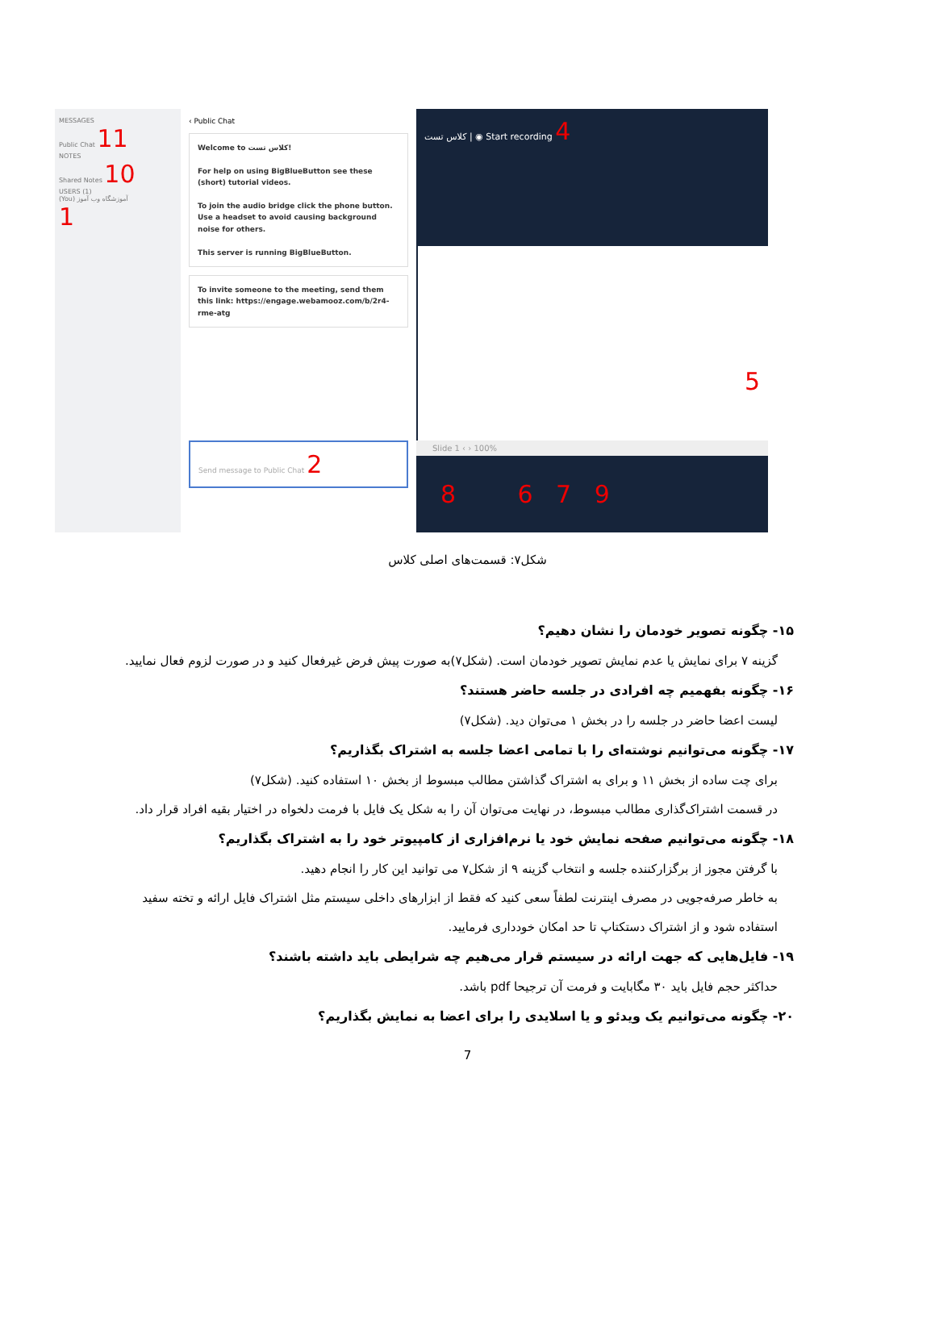MESSAGES
Public Chat 11
NOTES
Shared Notes 10
USERS (1)
(You) آموزشگاه وب آموز
1
‹ Public Chat
Welcome to کلاس تست!
For help on using BigBlueButton see these (short) tutorial videos.
To join the audio bridge click the phone button. Use a headset to avoid causing background noise for others.
This server is running BigBlueButton.
To invite someone to the meeting, send them this link: https://engage.webamooz.com/b/2r4-rme-atg
Send message to Public Chat 2
کلاس تست | ◉ Start recording 4
5
Slide 1 ‹ › 100%
8 6 7 9
شکل۷: قسمت‌های اصلی کلاس
۱۵- چگونه تصویر خودمان را نشان دهیم؟
گزینه ۷ برای نمایش یا عدم نمایش تصویر خودمان است. (شکل۷)به صورت پیش فرض غیرفعال کنید و در صورت لزوم فعال نمایید.
۱۶- چگونه بفهمیم چه افرادی در جلسه حاضر هستند؟
لیست اعضا حاضر در جلسه را در بخش ۱ می‌توان دید. (شکل۷)
۱۷- چگونه می‌توانیم نوشته‌ای را با تمامی اعضا جلسه به اشتراک بگذاریم؟
برای چت ساده از بخش ۱۱ و برای به اشتراک گذاشتن مطالب مبسوط از بخش ۱۰ استفاده کنید. (شکل۷)
در قسمت اشتراک‌گذاری مطالب مبسوط، در نهایت می‌توان آن را به شکل یک فایل با فرمت دلخواه در اختیار بقیه افراد قرار داد.
۱۸- چگونه می‌توانیم صفحه نمایش خود یا نرم‌افزاری از کامپیوتر خود را به اشتراک بگذاریم؟
با گرفتن مجوز از برگزارکننده جلسه و انتخاب گزینه ۹ از شکل۷ می توانید این کار را انجام دهید.
به خاطر صرفه‌جویی در مصرف اینترنت لطفاً سعی کنید که فقط از ابزارهای داخلی سیستم مثل اشتراک فایل ارائه و تخته سفید استفاده شود و از اشتراک دستکتاپ تا حد امکان خودداری فرمایید.
۱۹- فایل‌هایی که جهت ارائه در سیستم قرار می‌هیم چه شرایطی باید داشته باشند؟
حداکثر حجم فایل باید ۳۰ مگابایت و فرمت آن ترجیحا pdf باشد.
۲۰- چگونه می‌توانیم یک ویدئو و یا اسلایدی را برای اعضا به نمایش بگذاریم؟
7